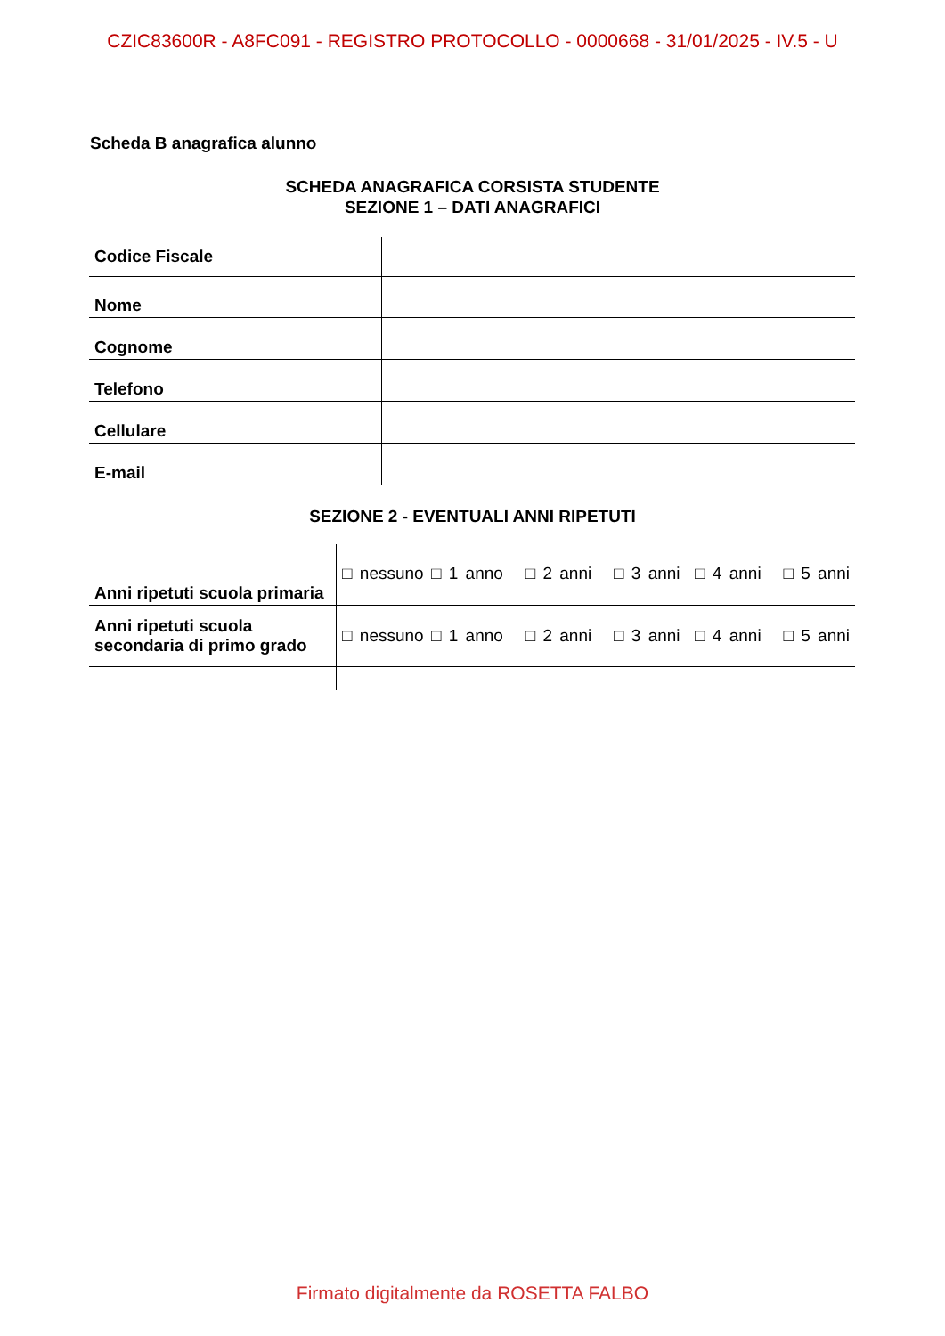CZIC83600R - A8FC091 - REGISTRO PROTOCOLLO - 0000668 - 31/01/2025 - IV.5 - U
Scheda B anagrafica alunno
SCHEDA ANAGRAFICA CORSISTA STUDENTE
SEZIONE 1 – DATI ANAGRAFICI
| Codice Fiscale | |
| Nome | |
| Cognome | |
| Telefono | |
| Cellulare | |
| E-mail | |
SEZIONE 2 - EVENTUALI ANNI RIPETUTI
| Anni ripetuti scuola primaria | □ nessuno □ 1 anno □ 2 anni □ 3 anni □ 4 anni □ 5 anni |
| Anni ripetuti scuola secondaria di primo grado | □ nessuno □ 1 anno □ 2 anni □ 3 anni □ 4 anni □ 5 anni |
Firmato digitalmente da ROSETTA FALBO